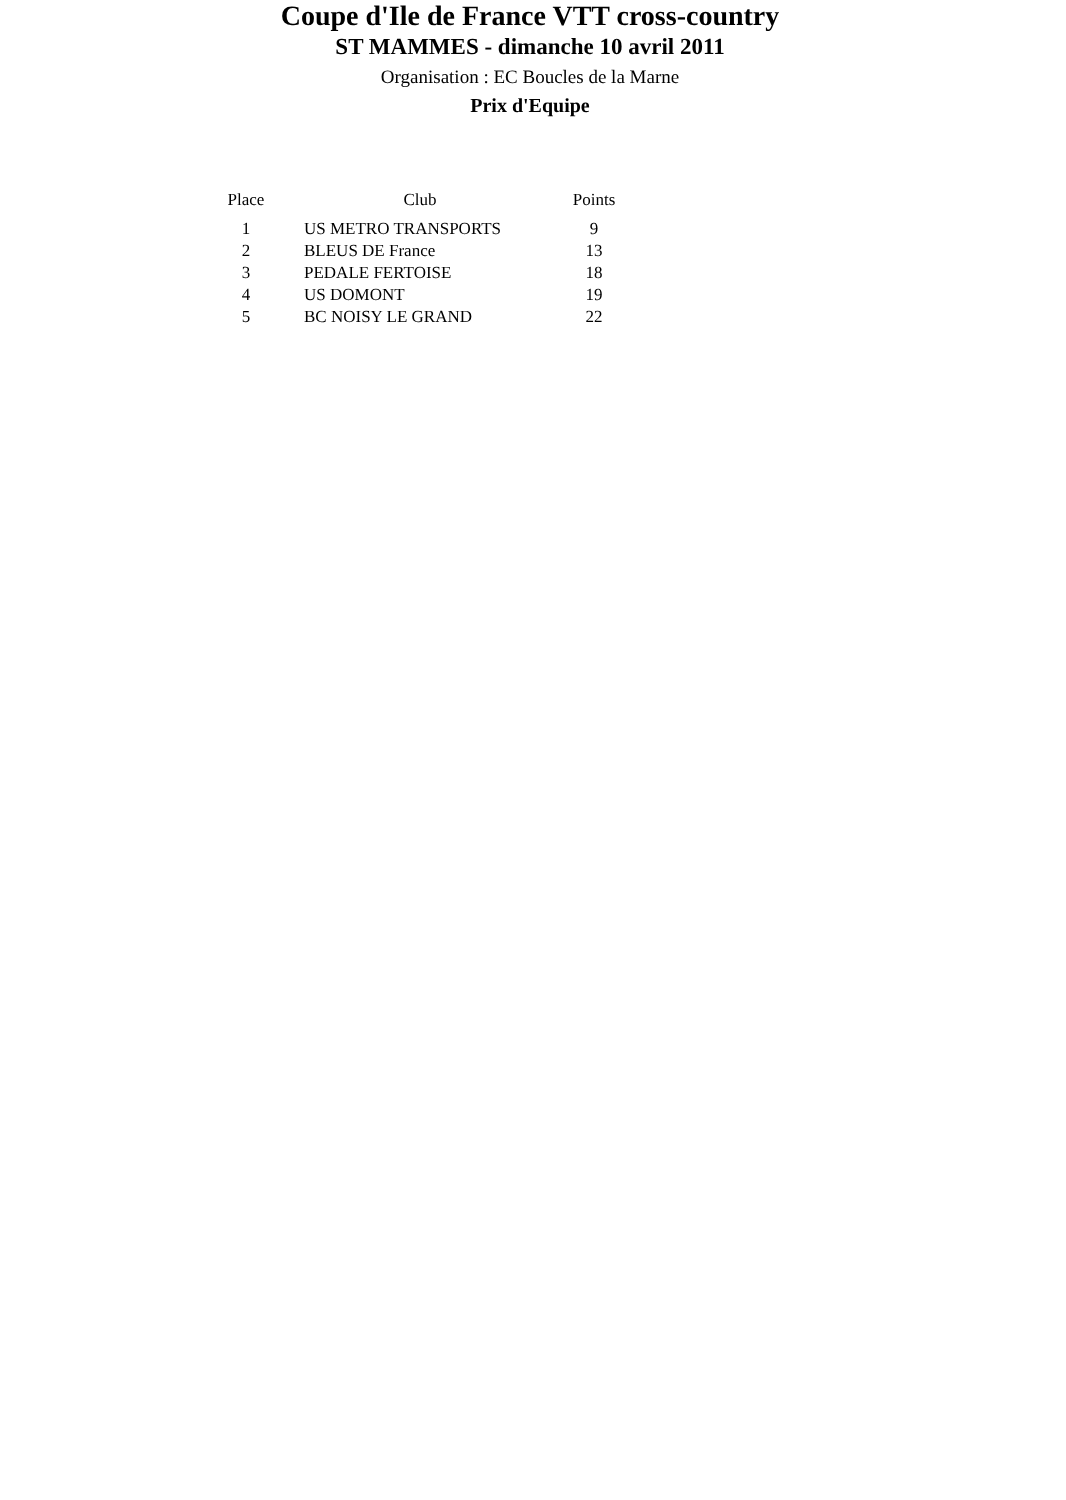Coupe d'Ile de France VTT cross-country
ST MAMMES - dimanche 10 avril 2011
Organisation : EC Boucles de la Marne
Prix d'Equipe
| Place | Club | Points |
| --- | --- | --- |
| 1 | US METRO TRANSPORTS | 9 |
| 2 | BLEUS DE France | 13 |
| 3 | PEDALE FERTOISE | 18 |
| 4 | US DOMONT | 19 |
| 5 | BC NOISY LE GRAND | 22 |